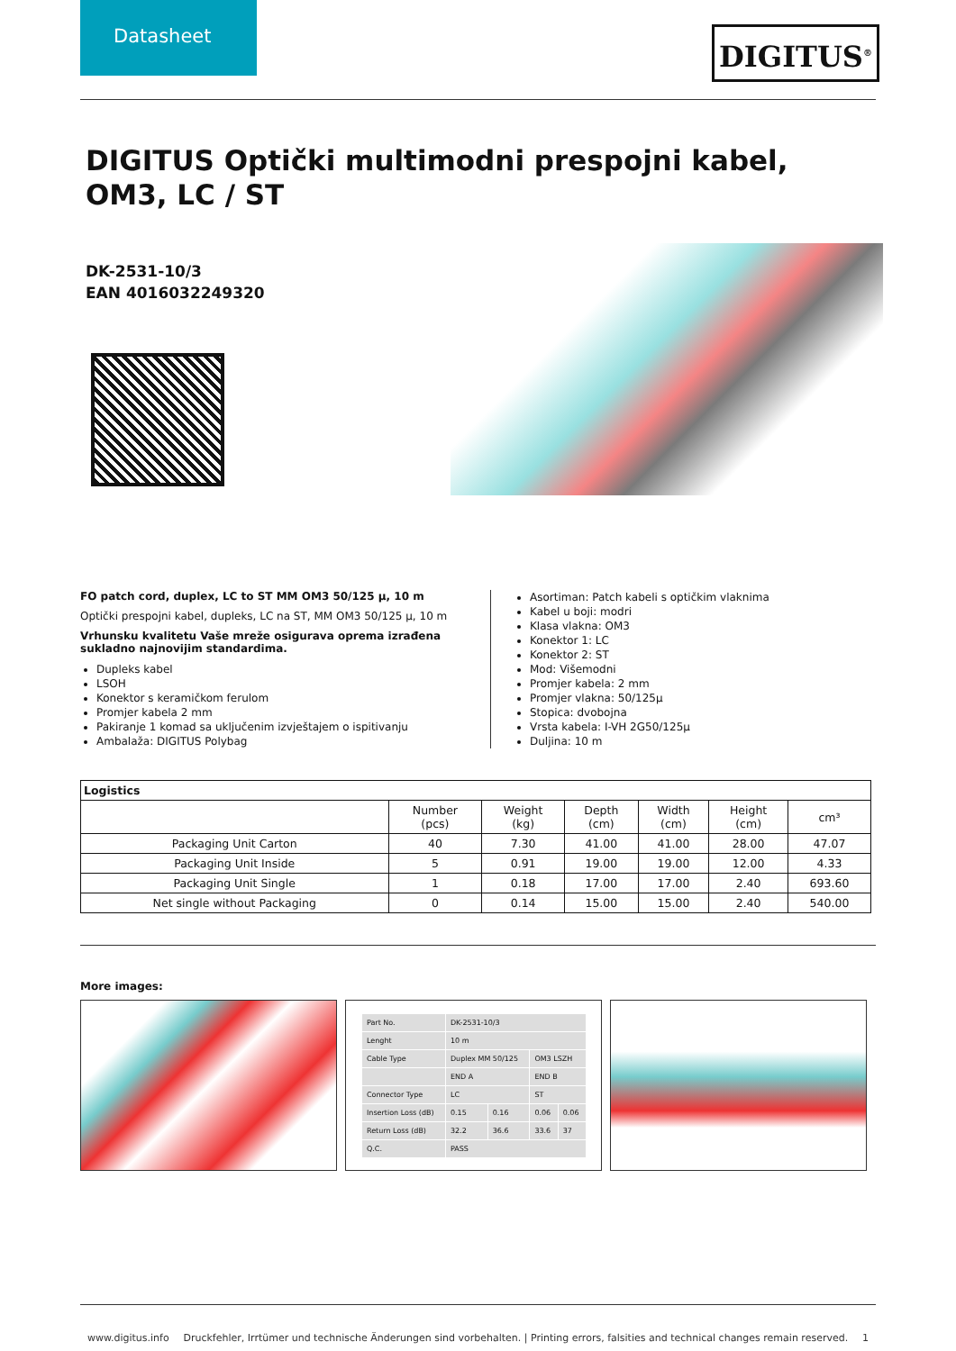Datasheet
DIGITUS<sup>®</sup>
DIGITUS Optički multimodni prespojni kabel, OM3, LC / ST
DK-2531-10/3
EAN 4016032249320
FO patch cord, duplex, LC to ST MM OM3 50/125 µ, 10 m
Optički prespojni kabel, dupleks, LC na ST, MM OM3 50/125 µ, 10 m
Vrhunsku kvalitetu Vaše mreže osigurava oprema izrađena sukladno najnovijim standardima.
Dupleks kabel
LSOH
Konektor s keramičkom ferulom
Promjer kabela 2 mm
Pakiranje 1 komad sa uključenim izvještajem o ispitivanju
Ambalaža: DIGITUS Polybag
Asortiman: Patch kabeli s optičkim vlaknima
Kabel u boji: modri
Klasa vlakna: OM3
Konektor 1: LC
Konektor 2: ST
Mod: Višemodni
Promjer kabela: 2 mm
Promjer vlakna: 50/125µ
Stopica: dvobojna
Vrsta kabela: I-VH 2G50/125µ
Duljina: 10 m
| Logistics | | | | | | |
| --- | --- | --- | --- | --- | --- | --- |
| | Number (pcs) | Weight (kg) | Depth (cm) | Width (cm) | Height (cm) | cm³ |
| Packaging Unit Carton | 40 | 7.30 | 41.00 | 41.00 | 28.00 | 47.07 |
| Packaging Unit Inside | 5 | 0.91 | 19.00 | 19.00 | 12.00 | 4.33 |
| Packaging Unit Single | 1 | 0.18 | 17.00 | 17.00 | 2.40 | 693.60 |
| Net single without Packaging | 0 | 0.14 | 15.00 | 15.00 | 2.40 | 540.00 |
More images:
| Part No. | DK-2531-10/3 | | | |
| Lenght | 10 m | | | |
| Cable Type | Duplex MM 50/125 | | OM3 LSZH | |
| | END A | | END B | |
| Connector Type | LC | | ST | |
| Insertion Loss (dB) | 0.15 | 0.16 | 0.06 | 0.06 |
| Return Loss (dB) | 32.2 | 36.6 | 33.6 | 37 |
| Q.C. | PASS | | | |
www.digitus.info Druckfehler, Irrtümer und technische Änderungen sind vorbehalten. | Printing errors, falsities and technical changes remain reserved. 1